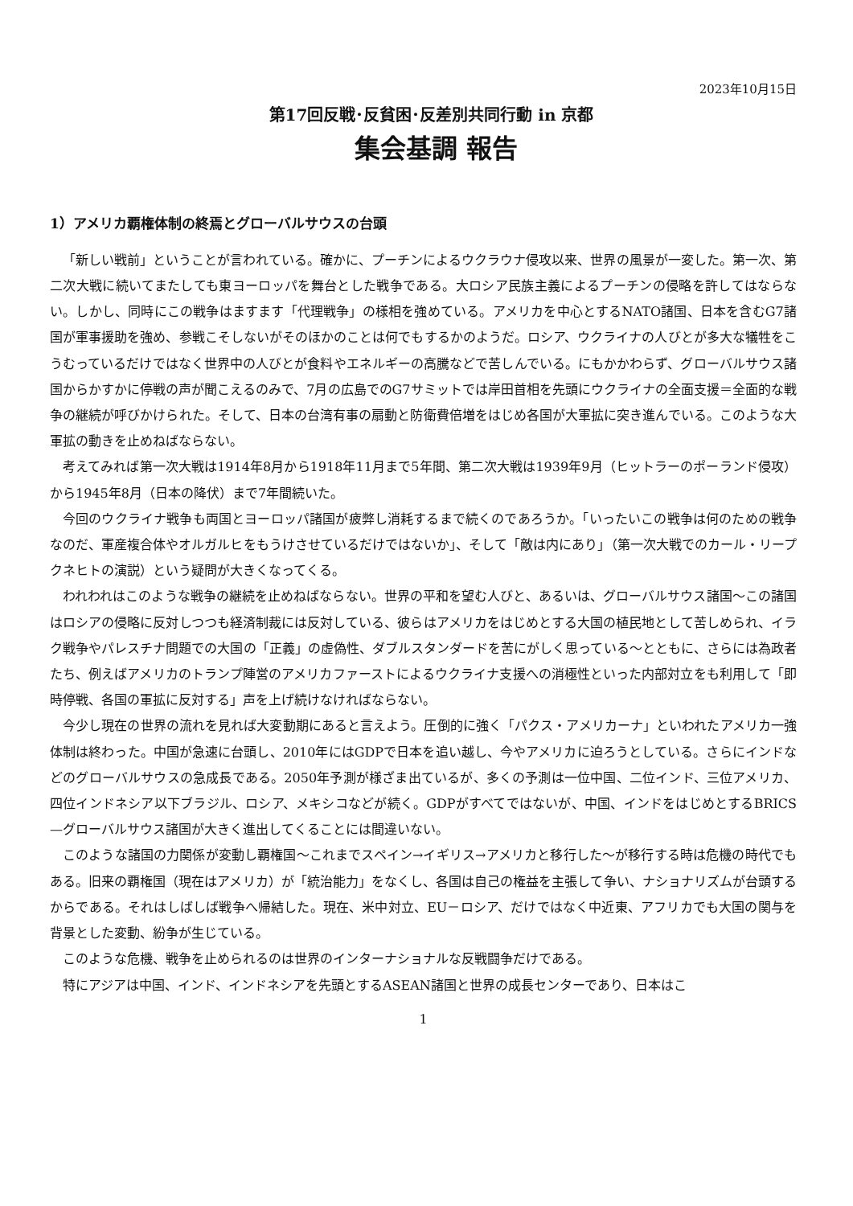2023年10月15日
第17回反戦･反貧困･反差別共同行動 in 京都
集会基調 報告
1）アメリカ覇権体制の終焉とグローバルサウスの台頭
「新しい戦前」ということが言われている。確かに、プーチンによるウクラウナ侵攻以来、世界の風景が一変した。第一次、第二次大戦に続いてまたしても東ヨーロッパを舞台とした戦争である。大ロシア民族主義によるプーチンの侵略を許してはならない。しかし、同時にこの戦争はますます「代理戦争」の様相を強めている。アメリカを中心とするNATO諸国、日本を含むG7諸国が軍事援助を強め、参戦こそしないがそのほかのことは何でもするかのようだ。ロシア、ウクライナの人びとが多大な犠牲をこうむっているだけではなく世界中の人びとが食料やエネルギーの高騰などで苦しんでいる。にもかかわらず、グローバルサウス諸国からかすかに停戦の声が聞こえるのみで、7月の広島でのG7サミットでは岸田首相を先頭にウクライナの全面支援＝全面的な戦争の継続が呼びかけられた。そして、日本の台湾有事の扇動と防衛費倍増をはじめ各国が大軍拡に突き進んでいる。このような大軍拡の動きを止めねばならない。
考えてみれば第一次大戦は1914年8月から1918年11月まで5年間、第二次大戦は1939年9月（ヒットラーのポーランド侵攻）から1945年8月（日本の降伏）まで7年間続いた。
今回のウクライナ戦争も両国とヨーロッパ諸国が疲弊し消耗するまで続くのであろうか。「いったいこの戦争は何のための戦争なのだ、軍産複合体やオルガルヒをもうけさせているだけではないか」、そして「敵は内にあり」（第一次大戦でのカール・リープクネヒトの演説）という疑問が大きくなってくる。
われわれはこのような戦争の継続を止めねばならない。世界の平和を望む人びと、あるいは、グローバルサウス諸国～この諸国はロシアの侵略に反対しつつも経済制裁には反対している、彼らはアメリカをはじめとする大国の植民地として苦しめられ、イラク戦争やパレスチナ問題での大国の「正義」の虚偽性、ダブルスタンダードを苦にがしく思っている～とともに、さらには為政者たち、例えばアメリカのトランプ陣営のアメリカファーストによるウクライナ支援への消極性といった内部対立をも利用して「即時停戦、各国の軍拡に反対する」声を上げ続けなければならない。
今少し現在の世界の流れを見れば大変動期にあると言えよう。圧倒的に強く「パクス・アメリカーナ」といわれたアメリカ一強体制は終わった。中国が急速に台頭し、2010年にはGDPで日本を追い越し、今やアメリカに迫ろうとしている。さらにインドなどのグローバルサウスの急成長である。2050年予測が様ざま出ているが、多くの予測は一位中国、二位インド、三位アメリカ、四位インドネシア以下ブラジル、ロシア、メキシコなどが続く。GDPがすべてではないが、中国、インドをはじめとするBRICS—グローバルサウス諸国が大きく進出してくることには間違いない。
このような諸国の力関係が変動し覇権国～これまでスペイン→イギリス→アメリカと移行した～が移行する時は危機の時代でもある。旧来の覇権国（現在はアメリカ）が「統治能力」をなくし、各国は自己の権益を主張して争い、ナショナリズムが台頭するからである。それはしばしば戦争へ帰結した。現在、米中対立、EU－ロシア、だけではなく中近東、アフリカでも大国の関与を背景とした変動、紛争が生じている。
このような危機、戦争を止められるのは世界のインターナショナルな反戦闘争だけである。
特にアジアは中国、インド、インドネシアを先頭とするASEAN諸国と世界の成長センターであり、日本はこ
1